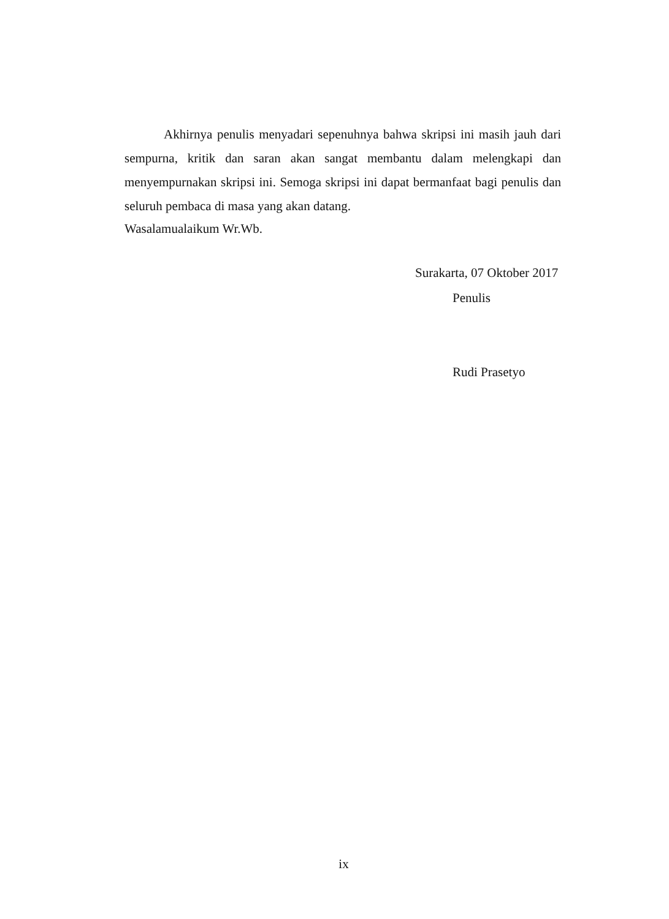Akhirnya penulis menyadari sepenuhnya bahwa skripsi ini masih jauh dari sempurna, kritik dan saran akan sangat membantu dalam melengkapi dan menyempurnakan skripsi ini. Semoga skripsi ini dapat bermanfaat bagi penulis dan seluruh pembaca di masa yang akan datang.
Wasalamualaikum Wr.Wb.
Surakarta, 07 Oktober 2017
Penulis
Rudi Prasetyo
ix